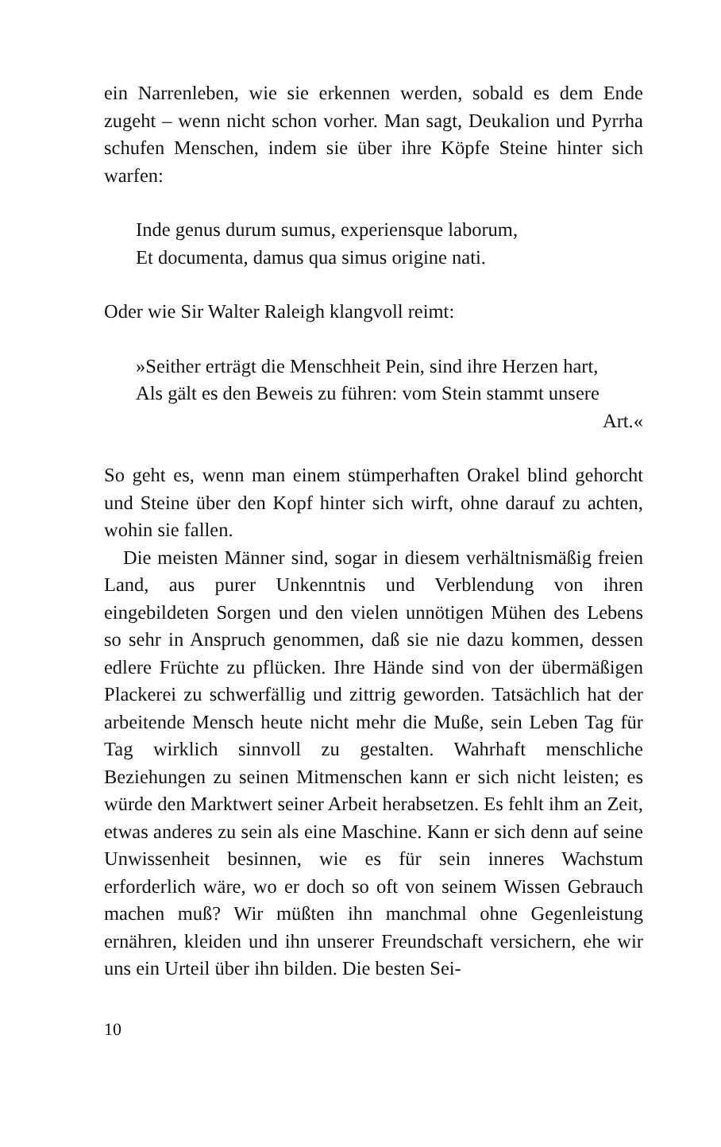ein Narrenleben, wie sie erkennen werden, sobald es dem Ende zugeht – wenn nicht schon vorher. Man sagt, Deukalion und Pyrrha schufen Menschen, indem sie über ihre Köpfe Steine hinter sich warfen:
Inde genus durum sumus, experiensque laborum,
Et documenta, damus qua simus origine nati.
Oder wie Sir Walter Raleigh klangvoll reimt:
»Seither erträgt die Menschheit Pein, sind ihre Herzen hart,
Als gält es den Beweis zu führen: vom Stein stammt unsere
Art.«
So geht es, wenn man einem stümperhaften Orakel blind gehorcht und Steine über den Kopf hinter sich wirft, ohne darauf zu achten, wohin sie fallen.
Die meisten Männer sind, sogar in diesem verhältnismäßig freien Land, aus purer Unkenntnis und Verblendung von ihren eingebildeten Sorgen und den vielen unnötigen Mühen des Lebens so sehr in Anspruch genommen, daß sie nie dazu kommen, dessen edlere Früchte zu pflücken. Ihre Hände sind von der übermäßigen Plackerei zu schwerfällig und zittrig geworden. Tatsächlich hat der arbeitende Mensch heute nicht mehr die Muße, sein Leben Tag für Tag wirklich sinnvoll zu gestalten. Wahrhaft menschliche Beziehungen zu seinen Mitmenschen kann er sich nicht leisten; es würde den Marktwert seiner Arbeit herabsetzen. Es fehlt ihm an Zeit, etwas anderes zu sein als eine Maschine. Kann er sich denn auf seine Unwissenheit besinnen, wie es für sein inneres Wachstum erforderlich wäre, wo er doch so oft von seinem Wissen Gebrauch machen muß? Wir müßten ihn manchmal ohne Gegenleistung ernähren, kleiden und ihn unserer Freundschaft versichern, ehe wir uns ein Urteil über ihn bilden. Die besten Sei-
10